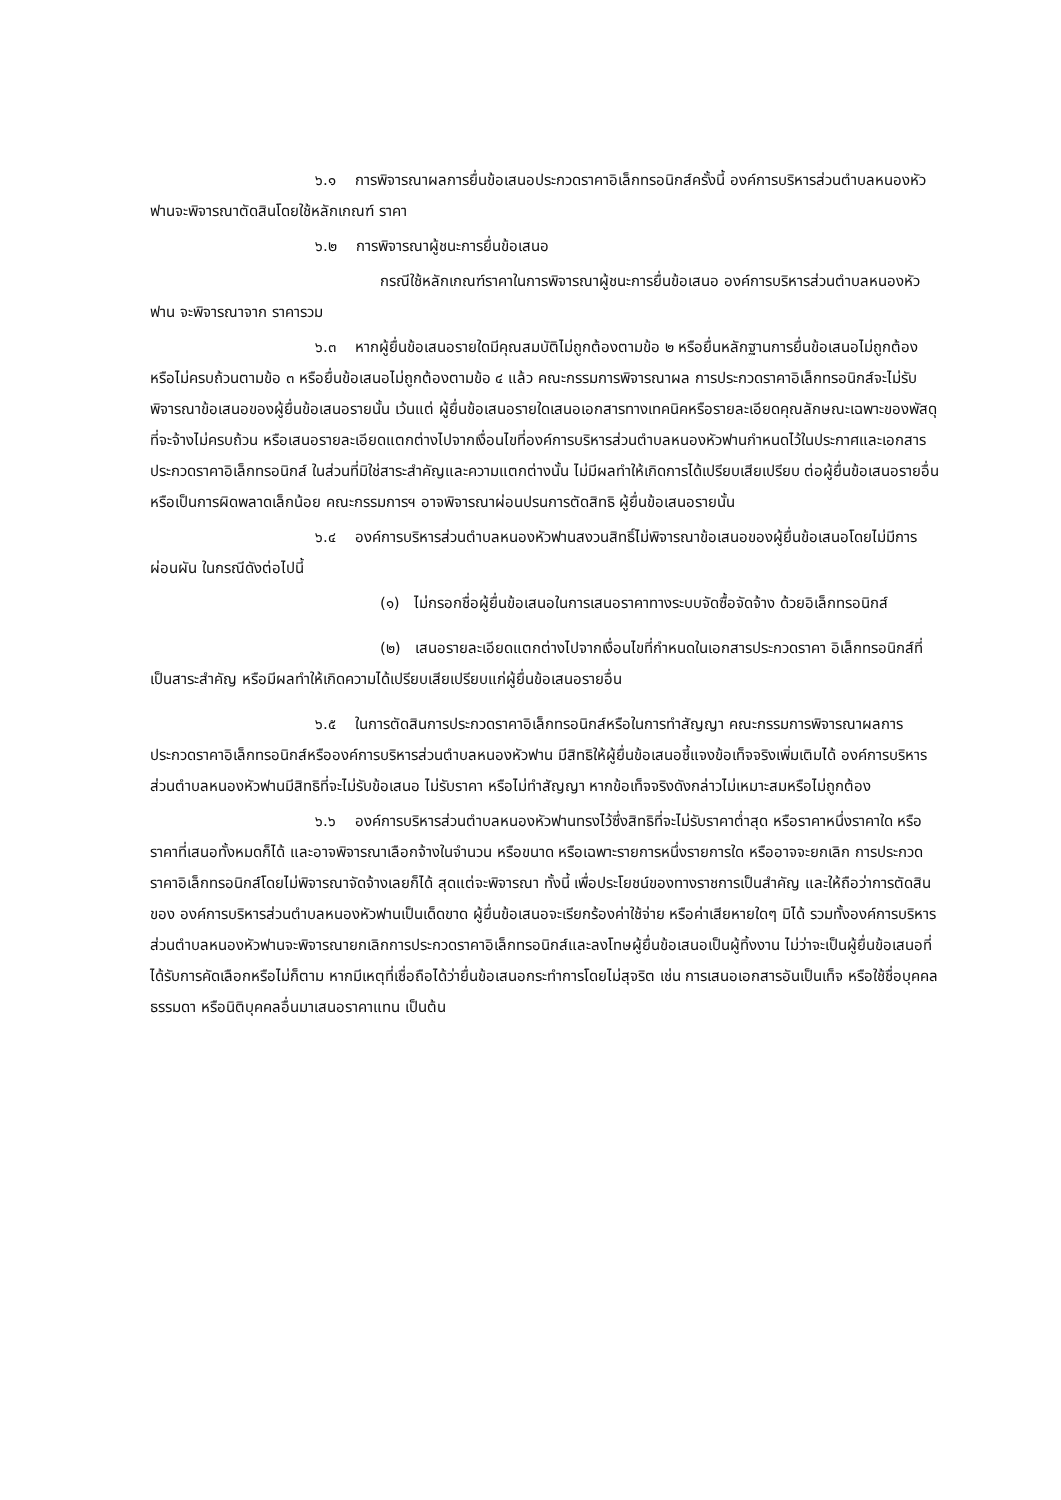๖.๑ การพิจารณาผลการยื่นข้อเสนอประกวดราคาอิเล็กทรอนิกส์ครั้งนี้ องค์การบริหารส่วนตำบลหนองหัวฟานจะพิจารณาตัดสินโดยใช้หลักเกณฑ์ ราคา
๖.๒ การพิจารณาผู้ชนะการยื่นข้อเสนอ
กรณีใช้หลักเกณฑ์ราคาในการพิจารณาผู้ชนะการยื่นข้อเสนอ องค์การบริหารส่วนตำบลหนองหัวฟาน จะพิจารณาจาก ราคารวม
๖.๓ หากผู้ยื่นข้อเสนอรายใดมีคุณสมบัติไม่ถูกต้องตามข้อ ๒ หรือยื่นหลักฐานการยื่นข้อเสนอไม่ถูกต้อง หรือไม่ครบถ้วนตามข้อ ๓ หรือยื่นข้อเสนอไม่ถูกต้องตามข้อ ๔ แล้ว คณะกรรมการพิจารณาผล การประกวดราคาอิเล็กทรอนิกส์จะไม่รับพิจารณาข้อเสนอของผู้ยื่นข้อเสนอรายนั้น เว้นแต่ ผู้ยื่นข้อเสนอรายใดเสนอเอกสารทางเทคนิคหรือรายละเอียดคุณลักษณะเฉพาะของพัสดุที่จะจ้างไม่ครบถ้วน หรือเสนอรายละเอียดแตกต่างไปจากเงื่อนไขที่องค์การบริหารส่วนตำบลหนองหัวฟานกำหนดไว้ในประกาศและเอกสารประกวดราคาอิเล็กทรอนิกส์ ในส่วนที่มิใช่สาระสำคัญและความแตกต่างนั้น ไม่มีผลทำให้เกิดการได้เปรียบเสียเปรียบ ต่อผู้ยื่นข้อเสนอรายอื่น หรือเป็นการผิดพลาดเล็กน้อย คณะกรรมการฯ อาจพิจารณาผ่อนปรนการตัดสิทธิ ผู้ยื่นข้อเสนอรายนั้น
๖.๔ องค์การบริหารส่วนตำบลหนองหัวฟานสงวนสิทธิ์ไม่พิจารณาข้อเสนอของผู้ยื่นข้อเสนอโดยไม่มีการผ่อนผัน ในกรณีดังต่อไปนี้
(๑) ไม่กรอกชื่อผู้ยื่นข้อเสนอในการเสนอราคาทางระบบจัดซื้อจัดจ้าง ด้วยอิเล็กทรอนิกส์
(๒) เสนอรายละเอียดแตกต่างไปจากเงื่อนไขที่กำหนดในเอกสารประกวดราคา อิเล็กทรอนิกส์ที่เป็นสาระสำคัญ หรือมีผลทำให้เกิดความได้เปรียบเสียเปรียบแก่ผู้ยื่นข้อเสนอรายอื่น
๖.๕ ในการตัดสินการประกวดราคาอิเล็กทรอนิกส์หรือในการทำสัญญา คณะกรรมการพิจารณาผลการประกวดราคาอิเล็กทรอนิกส์หรือองค์การบริหารส่วนตำบลหนองหัวฟาน มีสิทธิให้ผู้ยื่นข้อเสนอชี้แจงข้อเท็จจริงเพิ่มเติมได้ องค์การบริหารส่วนตำบลหนองหัวฟานมีสิทธิที่จะไม่รับข้อเสนอ ไม่รับราคา หรือไม่ทำสัญญา หากข้อเท็จจริงดังกล่าวไม่เหมาะสมหรือไม่ถูกต้อง
๖.๖ องค์การบริหารส่วนตำบลหนองหัวฟานทรงไว้ซึ่งสิทธิที่จะไม่รับราคาต่ำสุด หรือราคาหนึ่งราคาใด หรือราคาที่เสนอทั้งหมดก็ได้ และอาจพิจารณาเลือกจ้างในจำนวน หรือขนาด หรือเฉพาะรายการหนึ่งรายการใด หรืออาจจะยกเลิก การประกวดราคาอิเล็กทรอนิกส์โดยไม่พิจารณาจัดจ้างเลยก็ได้ สุดแต่จะพิจารณา ทั้งนี้ เพื่อประโยชน์ของทางราชการเป็นสำคัญ และให้ถือว่าการตัดสินของ องค์การบริหารส่วนตำบลหนองหัวฟานเป็นเด็ดขาด ผู้ยื่นข้อเสนอจะเรียกร้องค่าใช้จ่าย หรือค่าเสียหายใดๆ มิได้ รวมทั้งองค์การบริหารส่วนตำบลหนองหัวฟานจะพิจารณายกเลิกการประกวดราคาอิเล็กทรอนิกส์และลงโทษผู้ยื่นข้อเสนอเป็นผู้ทิ้งงาน ไม่ว่าจะเป็นผู้ยื่นข้อเสนอที่ได้รับการคัดเลือกหรือไม่ก็ตาม หากมีเหตุที่เชื่อถือได้ว่ายื่นข้อเสนอกระทำการโดยไม่สุจริต เช่น การเสนอเอกสารอันเป็นเท็จ หรือใช้ชื่อบุคคลธรรมดา หรือนิติบุคคลอื่นมาเสนอราคาแทน เป็นต้น